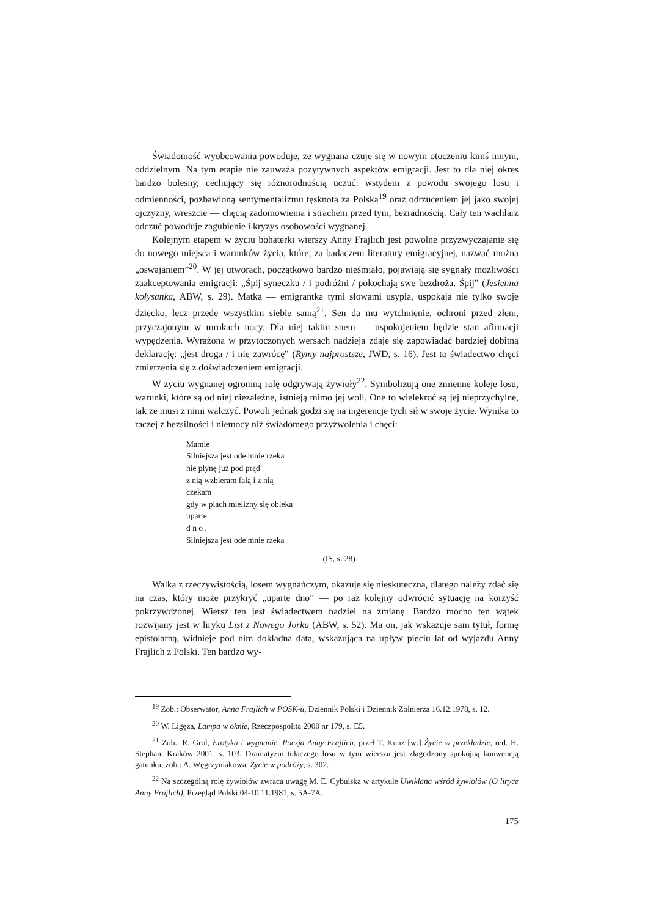Świadomość wyobcowania powoduje, że wygnana czuje się w nowym otoczeniu kimś innym, oddzielnym. Na tym etapie nie zauważa pozytywnych aspektów emigracji. Jest to dla niej okres bardzo bolesny, cechujący się różnorodnością uczuć: wstydem z powodu swojego losu i odmienności, pozbawioną sentymentalizmu tęsknotą za Polską<sup>19</sup> oraz odrzuceniem jej jako swojej ojczyzny, wreszcie — chęcią zadomowienia i strachem przed tym, bezradnością. Cały ten wachlarz odczuć powoduje zagubienie i kryzys osobowości wygnanej.
Kolejnym etapem w życiu bohaterki wierszy Anny Frajlich jest powolne przyzwyczajanie się do nowego miejsca i warunków życia, które, za badaczem literatury emigracyjnej, nazwać można „oswajaniem”<sup>20</sup>. W jej utworach, początkowo bardzo nieśmiało, pojawiają się sygnały możliwości zaakceptowania emigracji: „Śpij syneczku / i podróżni / pokochają swe bezdroża. Śpij” (Jesienna kołysanka, ABW, s. 29). Matka — emigrantka tymi słowami usypia, uspokaja nie tylko swoje dziecko, lecz przede wszystkim siebie samą<sup>21</sup>. Sen da mu wytchnienie, ochroni przed złem, przyczajonym w mrokach nocy. Dla niej takim snem — uspokojeniem będzie stan afirmacji wypędzenia. Wyrażona w przytoczonych wersach nadzieja zdaje się zapowiadać bardziej dobitną deklarację: „jest droga / i nie zawrócę” (Rymy najprostsze, JWD, s. 16). Jest to świadectwo chęci zmierzenia się z doświadczeniem emigracji.
W życiu wygnanej ogromną rolę odgrywają żywioły<sup>22</sup>. Symbolizują one zmienne koleje losu, warunki, które są od niej niezależne, istnieją mimo jej woli. One to wielekroć są jej nieprzychylne, tak że musi z nimi walczyć. Powoli jednak godzi się na ingerencje tych sił w swoje życie. Wynika to raczej z bezsilności i niemocy niż świadomego przyzwolenia i chęci:
Mamie
Silniejsza jest ode mnie rzeka
nie płynę już pod prąd
z nią wzbieram falą i z nią
czekam
gdy w piach mielizny się obleka
uparte
d n o .
Silniejsza jest ode mnie rzeka
(IS, s. 28)
Walka z rzeczywistością, losem wygnańczym, okazuje się nieskuteczna, dlatego należy zdać się na czas, który może przykryć „uparte dno” — po raz kolejny odwrócić sytuację na korzyść pokrzywdzonej. Wiersz ten jest świadectwem nadziei na zmianę. Bardzo mocno ten wątek rozwijany jest w liryku List z Nowego Jorku (ABW, s. 52). Ma on, jak wskazuje sam tytuł, formę epistolarną, widnieje pod nim dokładna data, wskazująca na upływ pięciu lat od wyjazdu Anny Frajlich z Polski. Ten bardzo wy-
<sup>19</sup> Zob.: Obserwator, Anna Frajlich w POSK-u, Dziennik Polski i Dziennik Żołnierza 16.12.1978, s. 12.
<sup>20</sup> W. Ligęza, Lampa w oknie, Rzeczpospolita 2000 nr 179, s. E5.
<sup>21</sup> Zob.: R. Grol, Erotyka i wygnanie. Poezja Anny Frajlich, przeł T. Kunz [w:] Życie w przekładzie, red. H. Stephan, Kraków 2001, s. 103. Dramatyzm tułaczego losu w tym wierszu jest złagodzony spokojną konwencją gatunku; zob.: A. Węgrzyniakowa, Życie w podróży, s. 302.
<sup>22</sup> Na szczególną rolę żywiołów zwraca uwagę M. E. Cybulska w artykule Uwikłana wśród żywiołów (O liryce Anny Frajlich), Przegląd Polski 04-10.11.1981, s. 5A-7A.
175